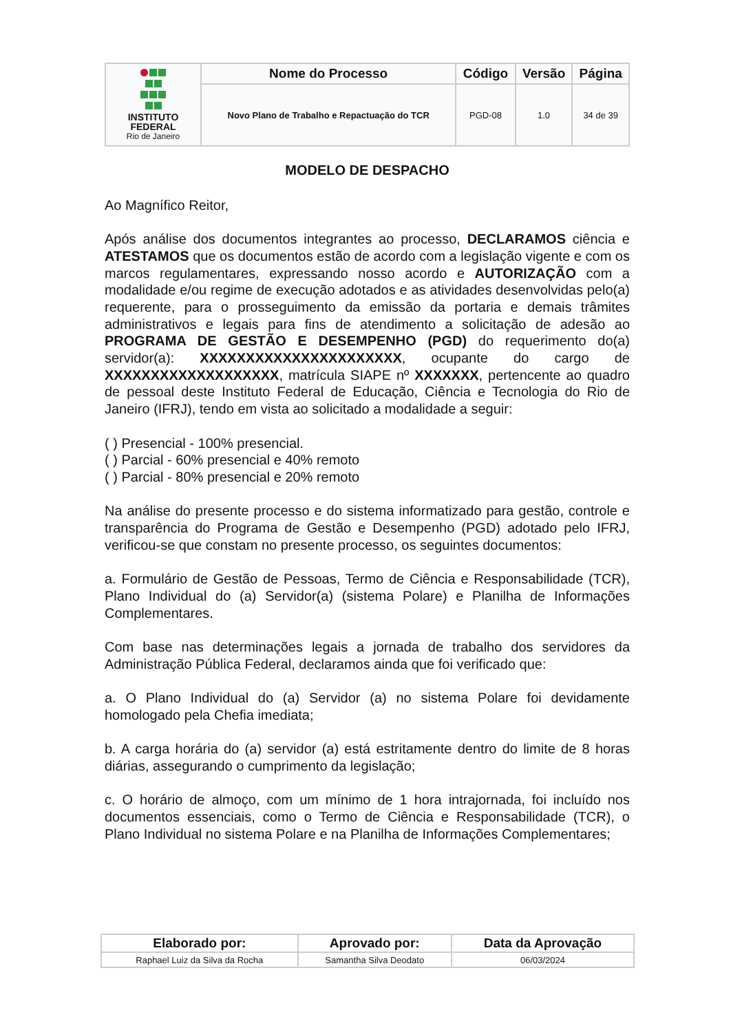| INSTITUTO FEDERAL Rio de Janeiro | Nome do Processo | Código | Versão | Página |
| | Novo Plano de Trabalho e Repactuação do TCR | PGD-08 | 1.0 | 34 de 39 |
MODELO DE DESPACHO
Ao Magnífico Reitor,
Após análise dos documentos integrantes ao processo, DECLARAMOS ciência e ATESTAMOS que os documentos estão de acordo com a legislação vigente e com os marcos regulamentares, expressando nosso acordo e AUTORIZAÇÃO com a modalidade e/ou regime de execução adotados e as atividades desenvolvidas pelo(a) requerente, para o prosseguimento da emissão da portaria e demais trâmites administrativos e legais para fins de atendimento a solicitação de adesão ao PROGRAMA DE GESTÃO E DESEMPENHO (PGD) do requerimento do(a) servidor(a): XXXXXXXXXXXXXXXXXXXXXX, ocupante do cargo de XXXXXXXXXXXXXXXXXXX, matrícula SIAPE nº XXXXXXX, pertencente ao quadro de pessoal deste Instituto Federal de Educação, Ciência e Tecnologia do Rio de Janeiro (IFRJ), tendo em vista ao solicitado a modalidade a seguir:
( ) Presencial - 100% presencial.
( ) Parcial - 60% presencial e 40% remoto
( ) Parcial - 80% presencial e 20% remoto
Na análise do presente processo e do sistema informatizado para gestão, controle e transparência do Programa de Gestão e Desempenho (PGD) adotado pelo IFRJ, verificou-se que constam no presente processo, os seguintes documentos:
a. Formulário de Gestão de Pessoas, Termo de Ciência e Responsabilidade (TCR), Plano Individual do (a) Servidor(a) (sistema Polare) e Planilha de Informações Complementares.
Com base nas determinações legais a jornada de trabalho dos servidores da Administração Pública Federal, declaramos ainda que foi verificado que:
a. O Plano Individual do (a) Servidor (a) no sistema Polare foi devidamente homologado pela Chefia imediata;
b. A carga horária do (a) servidor (a) está estritamente dentro do limite de 8 horas diárias, assegurando o cumprimento da legislação;
c. O horário de almoço, com um mínimo de 1 hora intrajornada, foi incluído nos documentos essenciais, como o Termo de Ciência e Responsabilidade (TCR), o Plano Individual no sistema Polare e na Planilha de Informações Complementares;
| Elaborado por: | Aprovado por: | Data da Aprovação |
| --- | --- | --- |
| Raphael Luiz da Silva da Rocha | Samantha Silva Deodato | 06/03/2024 |